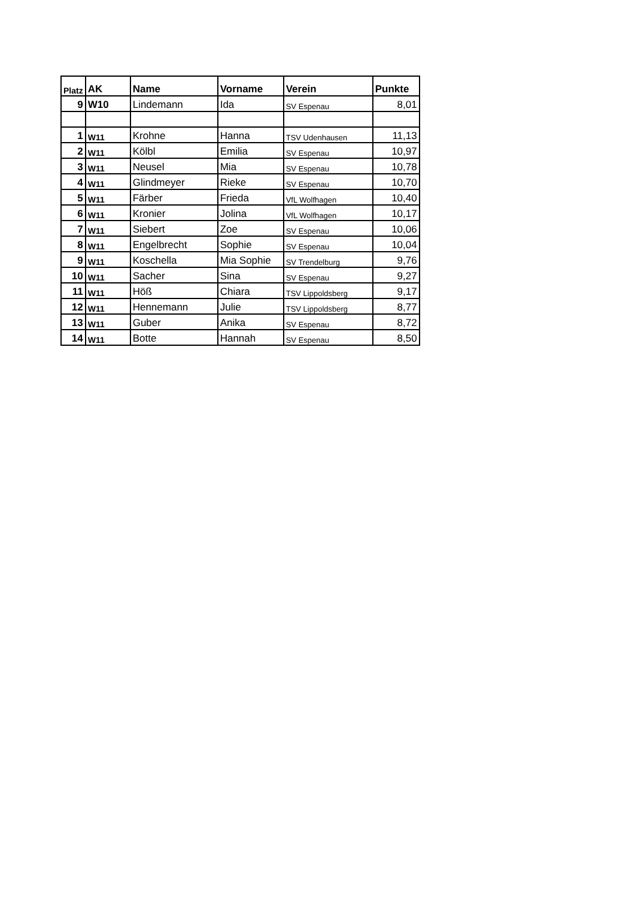| Platz | AK | Name | Vorname | Verein | Punkte |
| --- | --- | --- | --- | --- | --- |
| 9 | W10 | Lindemann | Ida | SV Espenau | 8,01 |
| 1 | W11 | Krohne | Hanna | TSV Udenhausen | 11,13 |
| 2 | W11 | Kölbl | Emilia | SV Espenau | 10,97 |
| 3 | W11 | Neusel | Mia | SV Espenau | 10,78 |
| 4 | W11 | Glindmeyer | Rieke | SV Espenau | 10,70 |
| 5 | W11 | Färber | Frieda | VfL Wolfhagen | 10,40 |
| 6 | W11 | Kronier | Jolina | VfL Wolfhagen | 10,17 |
| 7 | W11 | Siebert | Zoe | SV Espenau | 10,06 |
| 8 | W11 | Engelbrecht | Sophie | SV Espenau | 10,04 |
| 9 | W11 | Koschella | Mia Sophie | SV Trendelburg | 9,76 |
| 10 | W11 | Sacher | Sina | SV Espenau | 9,27 |
| 11 | W11 | Höß | Chiara | TSV Lippoldsberg | 9,17 |
| 12 | W11 | Hennemann | Julie | TSV Lippoldsberg | 8,77 |
| 13 | W11 | Guber | Anika | SV Espenau | 8,72 |
| 14 | W11 | Botte | Hannah | SV Espenau | 8,50 |